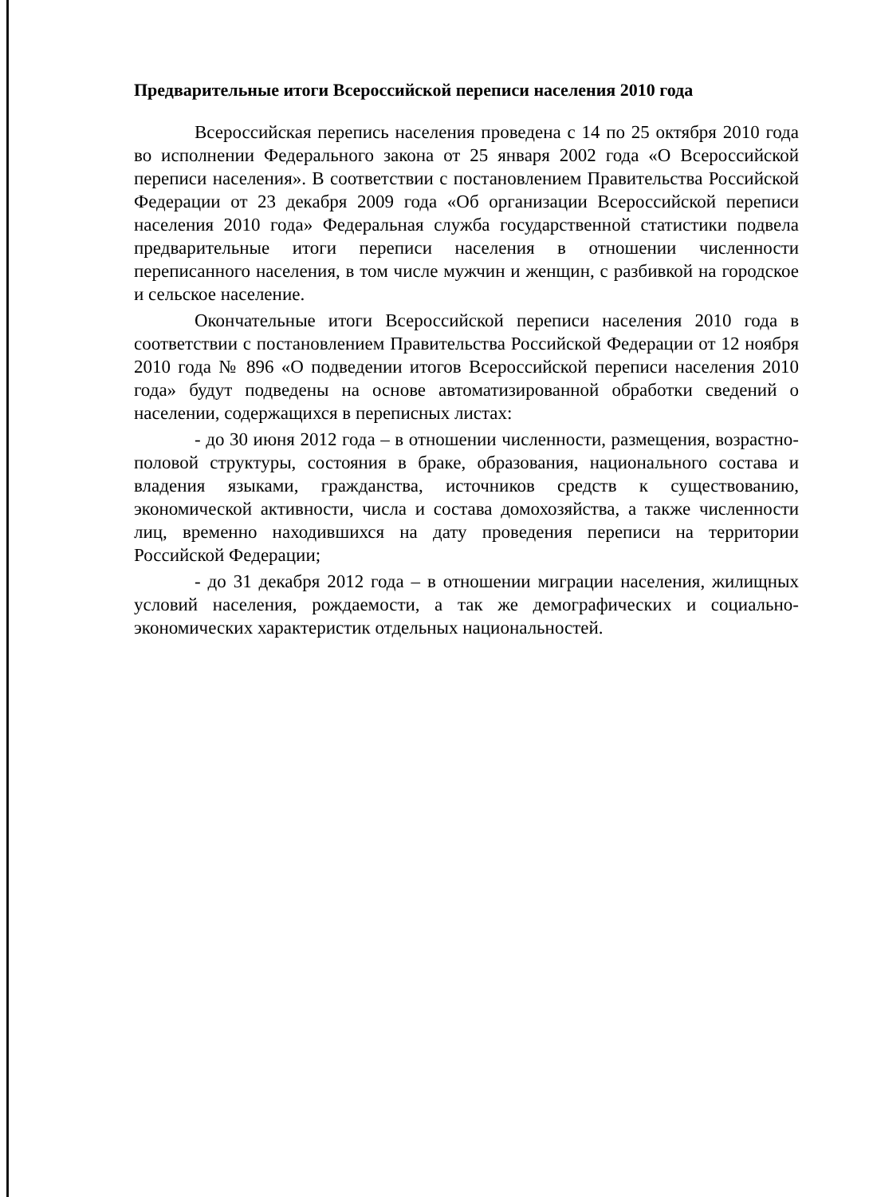Предварительные итоги Всероссийской переписи населения 2010 года
Всероссийская перепись населения проведена с 14 по 25 октября 2010 года во исполнении Федерального закона от 25 января 2002 года «О Всероссийской переписи населения». В соответствии с постановлением Правительства Российской Федерации от 23 декабря 2009 года «Об организации Всероссийской переписи населения 2010 года» Федеральная служба государственной статистики подвела предварительные итоги переписи населения в отношении численности переписанного населения, в том числе мужчин и женщин, с разбивкой на городское и сельское население.
Окончательные итоги Всероссийской переписи населения 2010 года в соответствии с постановлением Правительства Российской Федерации от 12 ноября 2010 года № 896 «О подведении итогов Всероссийской переписи населения 2010 года» будут подведены на основе автоматизированной обработки сведений о населении, содержащихся в переписных листах:
- до 30 июня 2012 года – в отношении численности, размещения, возрастно-половой структуры, состояния в браке, образования, национального состава и владения языками, гражданства, источников средств к существованию, экономической активности, числа и состава домохозяйства, а также численности лиц, временно находившихся на дату проведения переписи на территории Российской Федерации;
- до 31 декабря 2012 года – в отношении миграции населения, жилищных условий населения, рождаемости, а так же демографических и социально-экономических характеристик отдельных национальностей.